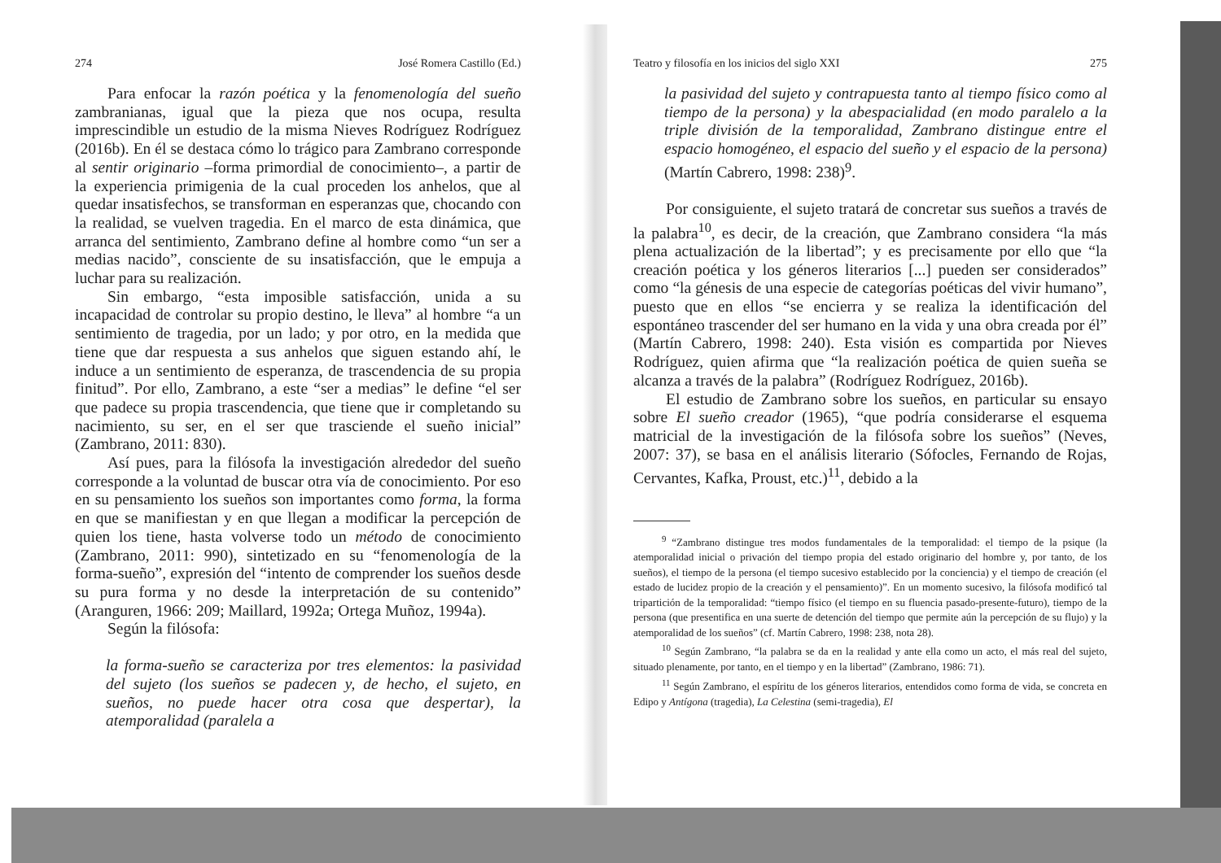274 José Romera Castillo (Ed.)
Para enfocar la razón poética y la fenomenología del sueño zambranianas, igual que la pieza que nos ocupa, resulta imprescindible un estudio de la misma Nieves Rodríguez Rodríguez (2016b). En él se destaca cómo lo trágico para Zambrano corresponde al sentir originario –forma primordial de conocimiento–, a partir de la experiencia primigenia de la cual proceden los anhelos, que al quedar insatisfechos, se transforman en esperanzas que, chocando con la realidad, se vuelven tragedia. En el marco de esta dinámica, que arranca del sentimiento, Zambrano define al hombre como “un ser a medias nacido”, consciente de su insatisfacción, que le empuja a luchar para su realización.
Sin embargo, “esta imposible satisfacción, unida a su incapacidad de controlar su propio destino, le lleva” al hombre “a un sentimiento de tragedia, por un lado; y por otro, en la medida que tiene que dar respuesta a sus anhelos que siguen estando ahí, le induce a un sentimiento de esperanza, de trascendencia de su propia finitud”. Por ello, Zambrano, a este “ser a medias” le define “el ser que padece su propia trascendencia, que tiene que ir completando su nacimiento, su ser, en el ser que trasciende el sueño inicial” (Zambrano, 2011: 830).
Así pues, para la filósofa la investigación alrededor del sueño corresponde a la voluntad de buscar otra vía de conocimiento. Por eso en su pensamiento los sueños son importantes como forma, la forma en que se manifiestan y en que llegan a modificar la percepción de quien los tiene, hasta volverse todo un método de conocimiento (Zambrano, 2011: 990), sintetizado en su “fenomenología de la forma-sueño”, expresión del “intento de comprender los sueños desde su pura forma y no desde la interpretación de su contenido” (Aranguren, 1966: 209; Maillard, 1992a; Ortega Muñoz, 1994a).
Según la filósofa:
la forma-sueño se caracteriza por tres elementos: la pasividad del sujeto (los sueños se padecen y, de hecho, el sujeto, en sueños, no puede hacer otra cosa que despertar), la atemporalidad (paralela a
Teatro y filosofía en los inicios del siglo XXI 275
la pasividad del sujeto y contrapuesta tanto al tiempo físico como al tiempo de la persona) y la abespacialidad (en modo paralelo a la triple división de la temporalidad, Zambrano distingue entre el espacio homogéneo, el espacio del sueño y el espacio de la persona) (Martín Cabrero, 1998: 238)<sup>9</sup>.
Por consiguiente, el sujeto tratará de concretar sus sueños a través de la palabra<sup>10</sup>, es decir, de la creación, que Zambrano considera “la más plena actualización de la libertad”; y es precisamente por ello que “la creación poética y los géneros literarios [...] pueden ser considerados” como “la génesis de una especie de categorías poéticas del vivir humano”, puesto que en ellos “se encierra y se realiza la identificación del espontáneo trascender del ser humano en la vida y una obra creada por él” (Martín Cabrero, 1998: 240). Esta visión es compartida por Nieves Rodríguez, quien afirma que “la realización poética de quien sueña se alcanza a través de la palabra” (Rodríguez Rodríguez, 2016b).
El estudio de Zambrano sobre los sueños, en particular su ensayo sobre El sueño creador (1965), “que podría considerarse el esquema matricial de la investigación de la filósofa sobre los sueños” (Neves, 2007: 37), se basa en el análisis literario (Sófocles, Fernando de Rojas, Cervantes, Kafka, Proust, etc.)<sup>11</sup>, debido a la
<sup>9</sup> “Zambrano distingue tres modos fundamentales de la temporalidad: el tiempo de la psique (la atemporalidad inicial o privación del tiempo propia del estado originario del hombre y, por tanto, de los sueños), el tiempo de la persona (el tiempo sucesivo establecido por la conciencia) y el tiempo de creación (el estado de lucidez propio de la creación y el pensamiento)”. En un momento sucesivo, la filósofa modificó tal tripartición de la temporalidad: “tiempo físico (el tiempo en su fluencia pasado-presente-futuro), tiempo de la persona (que presentifica en una suerte de detención del tiempo que permite aún la percepción de su flujo) y la atemporalidad de los sueños” (cf. Martín Cabrero, 1998: 238, nota 28).
<sup>10</sup> Según Zambrano, “la palabra se da en la realidad y ante ella como un acto, el más real del sujeto, situado plenamente, por tanto, en el tiempo y en la libertad” (Zambrano, 1986: 71).
<sup>11</sup> Según Zambrano, el espíritu de los géneros literarios, entendidos como forma de vida, se concreta en Edipo y Antígona (tragedia), La Celestina (semi-tragedia), El